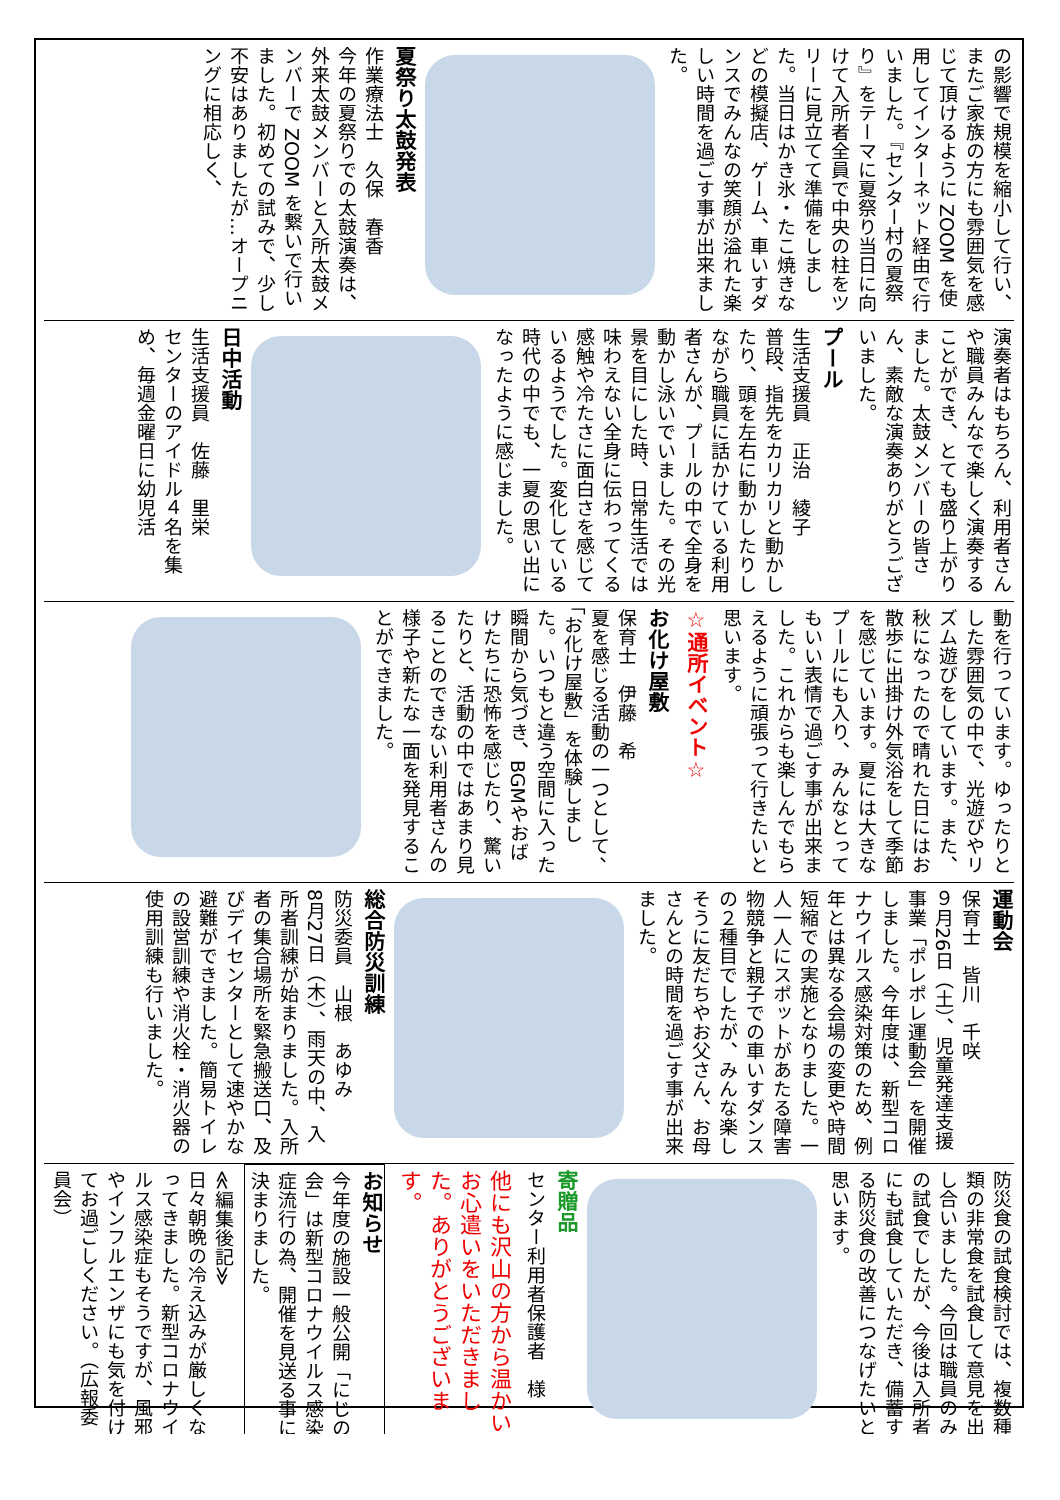の影響で規模を縮小して行い、またご家族の方にも雰囲気を感じて頂けるように ZOOM を使用してインターネット経由で行いました。『センター村の夏祭り』をテーマに夏祭り当日に向けて入所者全員で中央の柱をツリーに見立てて準備をしました。当日はかき氷・たこ焼きなどの模擬店、ゲーム、車いすダンスでみんなの笑顔が溢れた楽しい時間を過ごす事が出来ました。
夏祭り太鼓発表
作業療法士　久保　春香
今年の夏祭りでの太鼓演奏は、外来太鼓メンバーと入所太鼓メンバーで ZOOM を繋いで行いました。初めての試みで、少し不安はありましたが…オープニングに相応しく、
演奏者はもちろん、利用者さんや職員みんなで楽しく演奏することができ、とても盛り上がりました。太鼓メンバーの皆さん、素敵な演奏ありがとうございました。
プール
生活支援員　正治　綾子
普段、指先をカリカリと動かしたり、頭を左右に動かしたりしながら職員に話かけている利用者さんが、プールの中で全身を動かし泳いでいました。その光景を目にした時、日常生活では味わえない全身に伝わってくる感触や冷たさに面白さを感じているようでした。変化している時代の中でも、一夏の思い出になったように感じました。
日中活動
生活支援員　佐藤　里栄
センターのアイドル４名を集め、毎週金曜日に幼児活
動を行っています。ゆったりとした雰囲気の中で、光遊びやリズム遊びをしています。また、秋になったので晴れた日にはお散歩に出掛け外気浴をして季節を感じています。夏には大きなプールにも入り、みんなとってもいい表情で過ごす事が出来ました。これからも楽しんでもらえるように頑張って行きたいと思います。
☆通所イベント☆
お化け屋敷
保育士　伊藤　希
夏を感じる活動の一つとして、「お化け屋敷」を体験しました。いつもと違う空間に入った瞬間から気づき、BGMやおばけたちに恐怖を感じたり、驚いたりと、活動の中ではあまり見ることのできない利用者さんの様子や新たな一面を発見することができました。
運動会
保育士　皆川　千咲
９月26日（土）、児童発達支援事業「ポレポレ運動会」を開催しました。今年度は、新型コロナウイルス感染対策のため、例年とは異なる会場の変更や時間短縮での実施となりました。一人一人にスポットがあたる障害物競争と親子での車いすダンスの２種目でしたが、みんな楽しそうに友だちやお父さん、お母さんとの時間を過ごす事が出来ました。
総合防災訓練
防災委員　山根　あゆみ
8月27日（木）、雨天の中、入所者訓練が始まりました。入所者の集合場所を緊急搬送口、及びデイセンターとして速やかな避難ができました。簡易トイレの設営訓練や消火栓・消火器の使用訓練も行いました。
防災食の試食検討では、複数種類の非常食を試食して意見を出し合いました。今回は職員のみの試食でしたが、今後は入所者にも試食していただき、備蓄する防災食の改善につなげたいと思います。
寄贈品
センター利用者保護者　様
他にも沢山の方から温かいお心遣いをいただきました。ありがとうございます。
お知らせ
今年度の施設一般公開「にじの会」は新型コロナウイルス感染症流行の為、開催を見送る事に決まりました。
≪編集後記≫
日々朝晩の冷え込みが厳しくなってきました。新型コロナウイルス感染症もそうですが、風邪やインフルエンザにも気を付けてお過ごしください。（広報委員会）